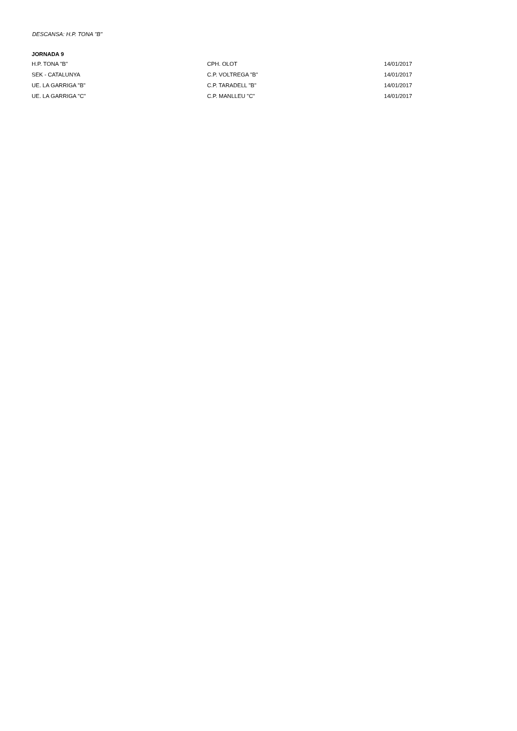DESCANSA: H.P. TONA "B"
| JORNADA 9 | | |
| --- | --- | --- |
| H.P. TONA "B" | CPH. OLOT | 14/01/2017 |
| SEK - CATALUNYA | C.P. VOLTREGA "B" | 14/01/2017 |
| UE. LA GARRIGA "B" | C.P. TARADELL "B" | 14/01/2017 |
| UE. LA GARRIGA "C" | C.P. MANLLEU "C" | 14/01/2017 |